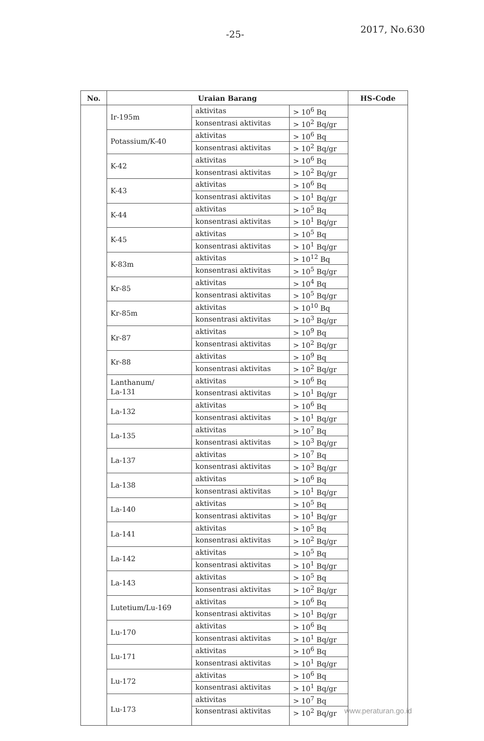-25- 2017, No.630
| No. | Uraian Barang | | | HS-Code |
| --- | --- | --- | --- | --- |
| | Ir-195m | aktivitas | > 10<sup>6</sup> Bq | |
| | | konsentrasi aktivitas | > 10<sup>2</sup> Bq/gr | |
| | Potassium/K-40 | aktivitas | > 10<sup>6</sup> Bq | |
| | | konsentrasi aktivitas | > 10<sup>2</sup> Bq/gr | |
| | K-42 | aktivitas | > 10<sup>6</sup> Bq | |
| | | konsentrasi aktivitas | > 10<sup>2</sup> Bq/gr | |
| | K-43 | aktivitas | > 10<sup>6</sup> Bq | |
| | | konsentrasi aktivitas | > 10<sup>1</sup> Bq/gr | |
| | K-44 | aktivitas | > 10<sup>5</sup> Bq | |
| | | konsentrasi aktivitas | > 10<sup>1</sup> Bq/gr | |
| | K-45 | aktivitas | > 10<sup>5</sup> Bq | |
| | | konsentrasi aktivitas | > 10<sup>1</sup> Bq/gr | |
| | K-83m | aktivitas | > 10<sup>12</sup> Bq | |
| | | konsentrasi aktivitas | > 10<sup>5</sup> Bq/gr | |
| | Kr-85 | aktivitas | > 10<sup>4</sup> Bq | |
| | | konsentrasi aktivitas | > 10<sup>5</sup> Bq/gr | |
| | Kr-85m | aktivitas | > 10<sup>10</sup> Bq | |
| | | konsentrasi aktivitas | > 10<sup>3</sup> Bq/gr | |
| | Kr-87 | aktivitas | > 10<sup>9</sup> Bq | |
| | | konsentrasi aktivitas | > 10<sup>2</sup> Bq/gr | |
| | Kr-88 | aktivitas | > 10<sup>9</sup> Bq | |
| | | konsentrasi aktivitas | > 10<sup>2</sup> Bq/gr | |
| | Lanthanum/ La-131 | aktivitas | > 10<sup>6</sup> Bq | |
| | | konsentrasi aktivitas | > 10<sup>1</sup> Bq/gr | |
| | La-132 | aktivitas | > 10<sup>6</sup> Bq | |
| | | konsentrasi aktivitas | > 10<sup>1</sup> Bq/gr | |
| | La-135 | aktivitas | > 10<sup>7</sup> Bq | |
| | | konsentrasi aktivitas | > 10<sup>3</sup> Bq/gr | |
| | La-137 | aktivitas | > 10<sup>7</sup> Bq | |
| | | konsentrasi aktivitas | > 10<sup>3</sup> Bq/gr | |
| | La-138 | aktivitas | > 10<sup>6</sup> Bq | |
| | | konsentrasi aktivitas | > 10<sup>1</sup> Bq/gr | |
| | La-140 | aktivitas | > 10<sup>5</sup> Bq | |
| | | konsentrasi aktivitas | > 10<sup>1</sup> Bq/gr | |
| | La-141 | aktivitas | > 10<sup>5</sup> Bq | |
| | | konsentrasi aktivitas | > 10<sup>2</sup> Bq/gr | |
| | La-142 | aktivitas | > 10<sup>5</sup> Bq | |
| | | konsentrasi aktivitas | > 10<sup>1</sup> Bq/gr | |
| | La-143 | aktivitas | > 10<sup>5</sup> Bq | |
| | | konsentrasi aktivitas | > 10<sup>2</sup> Bq/gr | |
| | Lutetium/Lu-169 | aktivitas | > 10<sup>6</sup> Bq | |
| | | konsentrasi aktivitas | > 10<sup>1</sup> Bq/gr | |
| | Lu-170 | aktivitas | > 10<sup>6</sup> Bq | |
| | | konsentrasi aktivitas | > 10<sup>1</sup> Bq/gr | |
| | Lu-171 | aktivitas | > 10<sup>6</sup> Bq | |
| | | konsentrasi aktivitas | > 10<sup>1</sup> Bq/gr | |
| | Lu-172 | aktivitas | > 10<sup>6</sup> Bq | |
| | | konsentrasi aktivitas | > 10<sup>1</sup> Bq/gr | |
| | Lu-173 | aktivitas | > 10<sup>7</sup> Bq | |
| | | konsentrasi aktivitas | > 10<sup>2</sup> Bq/gr | |
www.peraturan.go.id